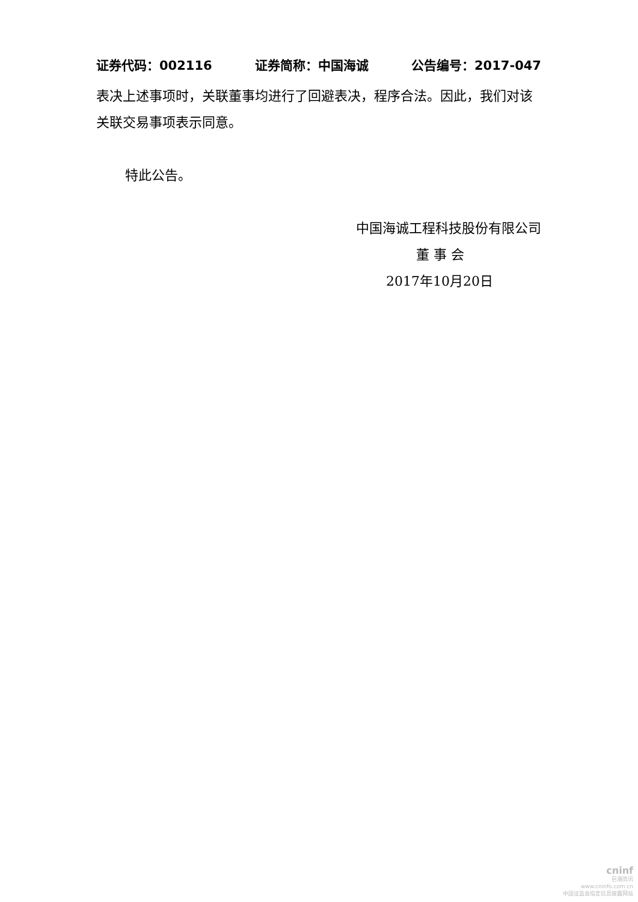证券代码：002116 证券简称：中国海诚 公告编号：2017-047
表决上述事项时，关联董事均进行了回避表决，程序合法。因此，我们对该关联交易事项表示同意。
特此公告。
中国海诚工程科技股份有限公司
董 事 会
2017年10月20日
cninf
巨潮资讯
www.cninfo.com.cn
中国证监会指定信息披露网站